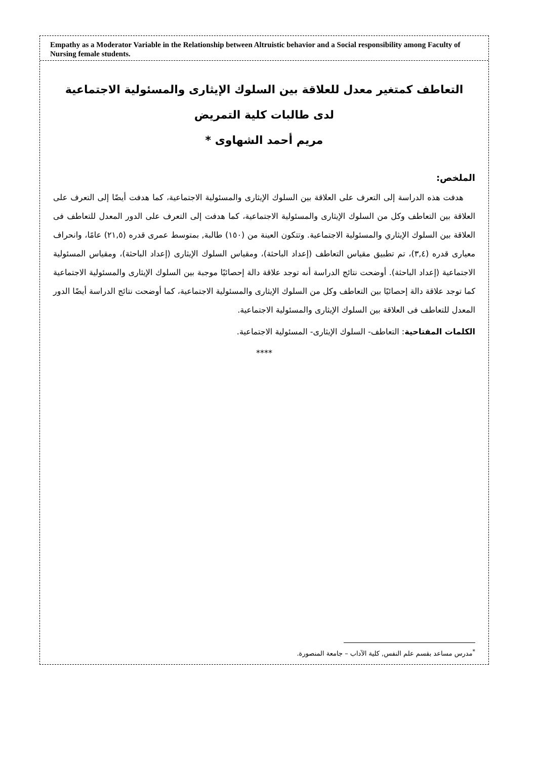Empathy as a Moderator Variable in the Relationship between Altruistic behavior and a Social responsibility among Faculty of Nursing female students.
التعاطف كمتغير معدل للعلاقة بين السلوك الإيثارى والمسئولية الاجتماعية
لدى طالبات كلية التمريض
مريم أحمد الشهاوى *
الملخص:
هدفت هذه الدراسة إلى التعرف على العلاقة بين السلوك الإيثارى والمسئولية الاجتماعية، كما هدفت أيضًا إلى التعرف على العلاقة بين التعاطف وكل من السلوك الإيثارى والمسئولية الاجتماعية، كما هدفت إلى التعرف على الدور المعدل للتعاطف فى العلاقة بين السلوك الإيثاري والمسئولية الاجتماعية. وتتكون العينة من (١٥٠) طالبة, بمتوسط عمرى قدره (٢١,٥) عامًا، وانحراف معيارى قدره (٣,٤)، تم تطبيق مقياس التعاطف (إعداد الباحثة)، ومقياس السلوك الإيثارى (إعداد الباحثة)، ومقياس المسئولية الاجتماعية (إعداد الباحثة). أوضحت نتائج الدراسة أنه توجد علاقة دالة إحصائيًا موجبة بين السلوك الإيثارى والمسئولية الاجتماعية كما توجد علاقة دالة إحصائيًا بين التعاطف وكل من السلوك الإيثارى والمسئولية الاجتماعية، كما أوضحت نتائج الدراسة أيضًا الدور المعدل للتعاطف فى العلاقة بين السلوك الإيثارى والمسئولية الاجتماعية.
الكلمات المفتاحية: التعاطف- السلوك الإيثارى- المسئولية الاجتماعية.
****
<sup>*</sup> مدرس مساعد بقسم علم النفس, كلية الآداب – جامعة المنصورة.